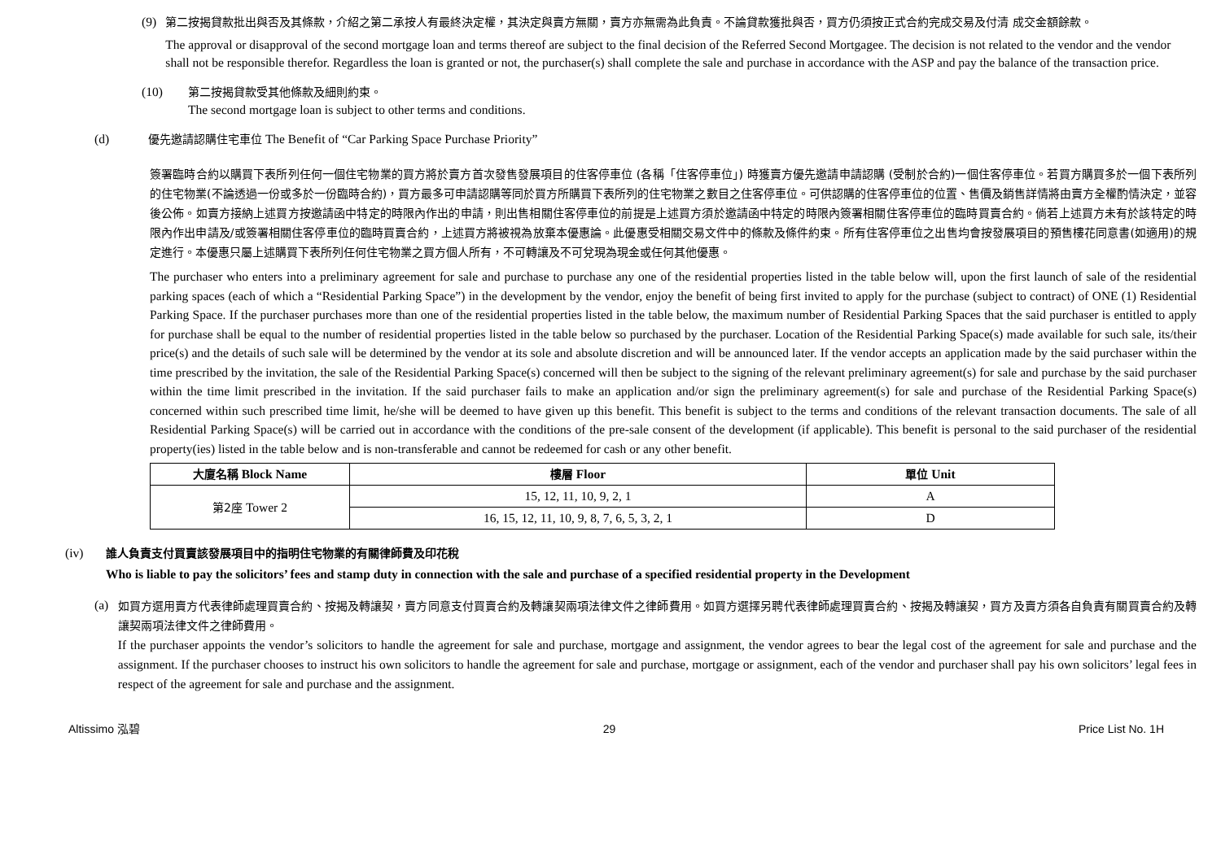(9) 第二按揭貸款批出與否及其條款，介紹之第二承按人有最終決定權，其決定與賣方無關，賣方亦無需為此負責。不論貸款獲批與否，買方仍須按正式合約完成交易及付清 成交金額餘款。
The approval or disapproval of the second mortgage loan and terms thereof are subject to the final decision of the Referred Second Mortgagee. The decision is not related to the vendor and the vendor shall not be responsible therefor. Regardless the loan is granted or not, the purchaser(s) shall complete the sale and purchase in accordance with the ASP and pay the balance of the transaction price.
(10) 第二按揭貸款受其他條款及細則約束。
The second mortgage loan is subject to other terms and conditions.
(d) 優先邀請認購住宅車位 The Benefit of “Car Parking Space Purchase Priority”
簽署臨時合約以購買下表所列任何一個住宅物業的買方將於賣方首次發售發展項目的住客停車位 (各稱「住客停車位」) 時獲賣方優先邀請申請認購 (受制於合約)一個住客停車位。若買方購買多於一個下表所列的住宅物業(不論透過一份或多於一份臨時合約)，買方最多可申請認購等同於買方所購買下表所列的住宅物業之數目之住客停車位。可供認購的住客停車位的位置、售價及銷售詳情將由賣方全權酌情決定，並容後公佈。如賣方接納上述買方按邀請函中特定的時限內作出的申請，則出售相關住客停車位的前提是上述買方須於邀請函中特定的時限內簽署相關住客停車位的臨時買賣合約。倘若上述買方未有於該特定的時限內作出申請及/或簽署相關住客停車位的臨時買賣合約，上述買方將被視為放棄本優惠論。此優惠受相關交易文件中的條款及條件約束。所有住客停車位之出售均會按發展項目的預售樓花同意書(如適用)的規定進行。本優惠只屬上述購買下表所列任何住宅物業之買方個人所有，不可轉讓及不可兌現為現金或任何其他優惠。
The purchaser who enters into a preliminary agreement for sale and purchase to purchase any one of the residential properties listed in the table below will, upon the first launch of sale of the residential parking spaces (each of which a “Residential Parking Space”) in the development by the vendor, enjoy the benefit of being first invited to apply for the purchase (subject to contract) of ONE (1) Residential Parking Space. If the purchaser purchases more than one of the residential properties listed in the table below, the maximum number of Residential Parking Spaces that the said purchaser is entitled to apply for purchase shall be equal to the number of residential properties listed in the table below so purchased by the purchaser. Location of the Residential Parking Space(s) made available for such sale, its/their price(s) and the details of such sale will be determined by the vendor at its sole and absolute discretion and will be announced later. If the vendor accepts an application made by the said purchaser within the time prescribed by the invitation, the sale of the Residential Parking Space(s) concerned will then be subject to the signing of the relevant preliminary agreement(s) for sale and purchase by the said purchaser within the time limit prescribed in the invitation. If the said purchaser fails to make an application and/or sign the preliminary agreement(s) for sale and purchase of the Residential Parking Space(s) concerned within such prescribed time limit, he/she will be deemed to have given up this benefit. This benefit is subject to the terms and conditions of the relevant transaction documents. The sale of all Residential Parking Space(s) will be carried out in accordance with the conditions of the pre-sale consent of the development (if applicable). This benefit is personal to the said purchaser of the residential property(ies) listed in the table below and is non-transferable and cannot be redeemed for cash or any other benefit.
| 大廈名稱 Block Name | 樓層 Floor | 單位 Unit |
| --- | --- | --- |
| 第2座 Tower 2 | 15, 12, 11, 10, 9, 2, 1 | A |
| | 16, 15, 12, 11, 10, 9, 8, 7, 6, 5, 3, 2, 1 | D |
(iv) 誰人負責支付買賣該發展項目中的指明住宅物業的有關律師費及印花稅
Who is liable to pay the solicitors’ fees and stamp duty in connection with the sale and purchase of a specified residential property in the Development
(a)
如買方選用賣方代表律師處理買賣合約、按揭及轉讓契，賣方同意支付買賣合約及轉讓契兩項法律文件之律師費用。如買方選擇另聘代表律師處理買賣合約、按揭及轉讓契，買方及賣方須各自負責有關買賣合約及轉讓契兩項法律文件之律師費用。
If the purchaser appoints the vendor’s solicitors to handle the agreement for sale and purchase, mortgage and assignment, the vendor agrees to bear the legal cost of the agreement for sale and purchase and the assignment. If the purchaser chooses to instruct his own solicitors to handle the agreement for sale and purchase, mortgage or assignment, each of the vendor and purchaser shall pay his own solicitors’ legal fees in respect of the agreement for sale and purchase and the assignment.
Altissimo 泓碧 29 Price List No. 1H